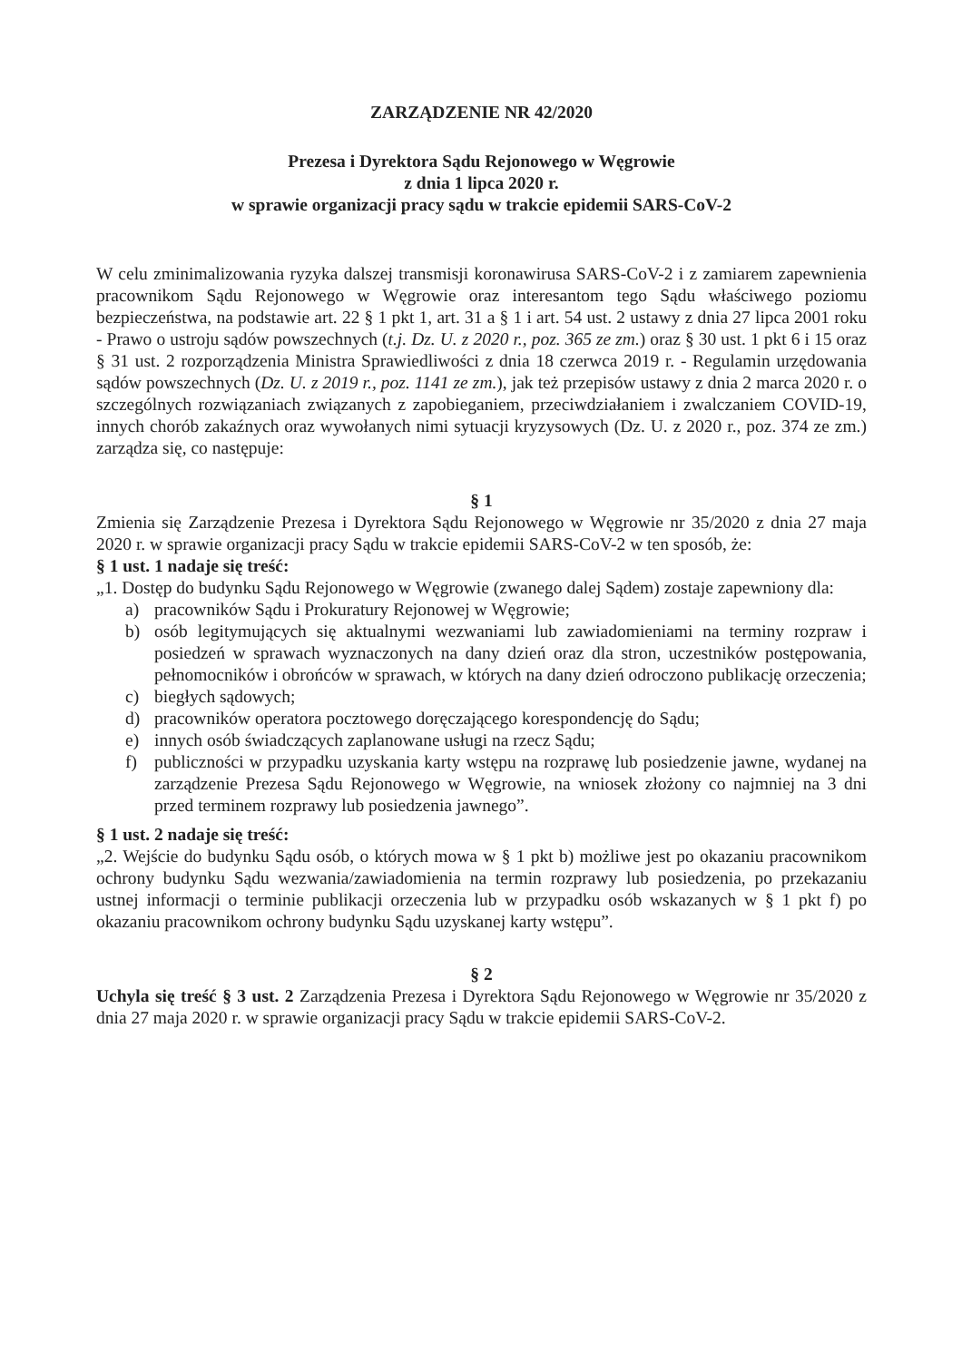ZARZĄDZENIE NR 42/2020
Prezesa i Dyrektora Sądu Rejonowego w Węgrowie
z dnia 1 lipca 2020 r.
w sprawie organizacji pracy sądu w trakcie epidemii SARS-CoV-2
W celu zminimalizowania ryzyka dalszej transmisji koronawirusa SARS-CoV-2 i z zamiarem zapewnienia pracownikom Sądu Rejonowego w Węgrowie oraz interesantom tego Sądu właściwego poziomu bezpieczeństwa, na podstawie art. 22 § 1 pkt 1, art. 31 a § 1 i art. 54 ust. 2 ustawy z dnia 27 lipca 2001 roku - Prawo o ustroju sądów powszechnych (t.j. Dz. U. z 2020 r., poz. 365 ze zm.) oraz § 30 ust. 1 pkt 6 i 15 oraz § 31 ust. 2 rozporządzenia Ministra Sprawiedliwości z dnia 18 czerwca 2019 r. - Regulamin urzędowania sądów powszechnych (Dz. U. z 2019 r., poz. 1141 ze zm.), jak też przepisów ustawy z dnia 2 marca 2020 r. o szczególnych rozwiązaniach związanych z zapobieganiem, przeciwdziałaniem i zwalczaniem COVID-19, innych chorób zakaźnych oraz wywołanych nimi sytuacji kryzysowych (Dz. U. z 2020 r., poz. 374 ze zm.) zarządza się, co następuje:
§ 1
Zmienia się Zarządzenie Prezesa i Dyrektora Sądu Rejonowego w Węgrowie nr 35/2020 z dnia 27 maja 2020 r. w sprawie organizacji pracy Sądu w trakcie epidemii SARS-CoV-2 w ten sposób, że:
§ 1 ust. 1 nadaje się treść:
„1. Dostęp do budynku Sądu Rejonowego w Węgrowie (zwanego dalej Sądem) zostaje zapewniony dla:
a) pracowników Sądu i Prokuratury Rejonowej w Węgrowie;
b) osób legitymujących się aktualnymi wezwaniami lub zawiadomieniami na terminy rozpraw i posiedzeń w sprawach wyznaczonych na dany dzień oraz dla stron, uczestników postępowania, pełnomocników i obrońców w sprawach, w których na dany dzień odroczono publikację orzeczenia;
c) biegłych sądowych;
d) pracowników operatora pocztowego doręczającego korespondencję do Sądu;
e) innych osób świadczących zaplanowane usługi na rzecz Sądu;
f) publiczności w przypadku uzyskania karty wstępu na rozprawę lub posiedzenie jawne, wydanej na zarządzenie Prezesa Sądu Rejonowego w Węgrowie, na wniosek złożony co najmniej na 3 dni przed terminem rozprawy lub posiedzenia jawnego”.
§ 1 ust. 2 nadaje się treść:
„2. Wejście do budynku Sądu osób, o których mowa w § 1 pkt b) możliwe jest po okazaniu pracownikom ochrony budynku Sądu wezwania/zawiadomienia na termin rozprawy lub posiedzenia, po przekazaniu ustnej informacji o terminie publikacji orzeczenia lub w przypadku osób wskazanych w § 1 pkt f) po okazaniu pracownikom ochrony budynku Sądu uzyskanej karty wstępu”.
§ 2
Uchyla się treść § 3 ust. 2 Zarządzenia Prezesa i Dyrektora Sądu Rejonowego w Węgrowie nr 35/2020 z dnia 27 maja 2020 r. w sprawie organizacji pracy Sądu w trakcie epidemii SARS-CoV-2.